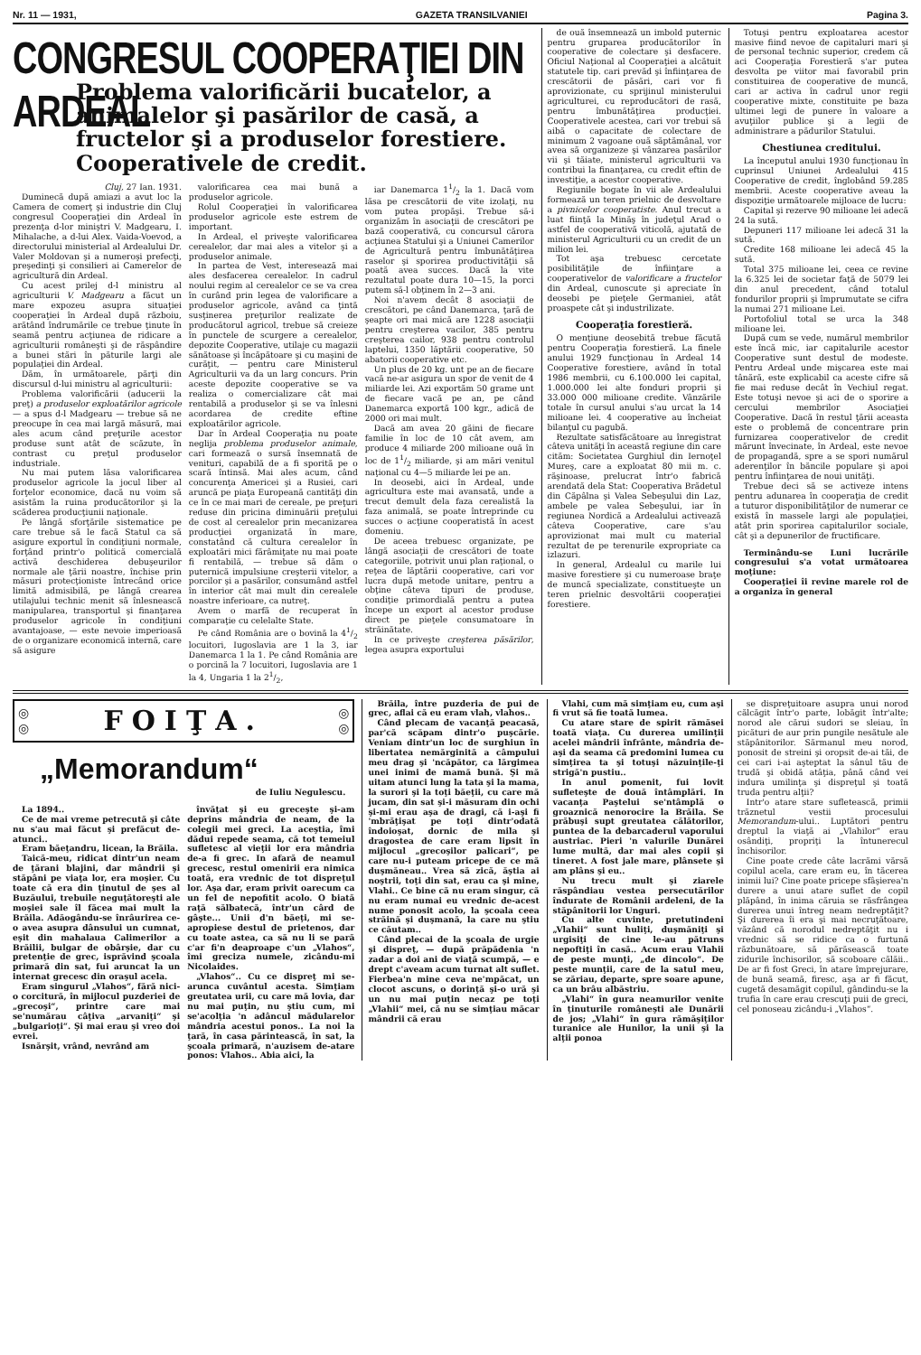Nr. 11 — 1931, GAZETA TRANSILVANIEI Pagina 3.
CONGRESUL COOPERAŢIEI DIN ARDEAL
Problema valorificării bucatelor, a animalelor şi pasărilor de casă, a fructelor şi a produselor forestiere. Cooperativele de credit.
Cluj, 27 Ian. 1931.
Duminecă după amiazi a avut loc la Camera de comerţ şi industrie din Cluj congresul Cooperaţiei din Ardeal în prezenţa d-lor miniştri V. Madgearu, I. Mihalache, a d-lui Alex. Vaida-Voevod, a directorului ministerial al Ardealului Dr. Valer Moldovan şi a numeroşi prefecţi, preşedinţi şi consilieri ai Camerelor de agricultură din Ardeal.
Cu acest prilej d-l ministru al agriculturii V. Madgearu a făcut un mare expozeu asupra situaţiei cooperaţiei în Ardeal după războiu, arătând îndrumările ce trebue ţinute în seamă pentru acţiunea de ridicare a agriculturii româneşti şi de răspândire a bunei stări în păturile largi ale populaţiei din Ardeal.
Dăm, în următoarele, părţi din discursul d-lui ministru al agriculturii:
Problema valorificării (aducerii la preţ) a produselor exploatărilor agricole — a spus d-l Madgearu — trebue să ne preocupe în cea mai largă măsură, mai ales acum când preţurile acestor produse sunt atât de scăzute, în contrast cu preţul produselor industriale.
Nu mai putem lăsa valorificarea produselor agricole la jocul liber al forţelor economice, dacă nu voim să asistăm la ruina producătorilor şi la scăderea producţiunii naţionale.
Pe lângă sforţările sistematice pe care trebue să le facă Statul ca să asigure exportul în condiţiuni normale, forţând printr'o politică comercială activă deschiderea debuşeurilor normale ale ţării noastre, închise prin măsuri protecţioniste întrecând orice limită admisibilă, pe lângă crearea utilajului technic menit să înlesnească manipularea, transportul şi finanţarea produselor agricole în condiţiuni avantajoase, — este nevoie imperioasă de o organizare economică internă, care să asigure
valorificarea cea mai bună a produselor agricole.
Rolul Cooperaţiei în valorificarea produselor agricole este estrem de important.
In Ardeal, el priveşte valorificarea cerealelor, dar mai ales a vitelor şi a produselor animale.
In partea de Vest, interesează mai ales desfacerea cerealelor. In cadrul noului regim al cerealelor ce se va crea în curând prin legea de valorificare a produselor agricole, având ca ţintă susţinerea preţurilor realizate de producătorul agricol, trebue să creieze în punctele de scurgere a cerealelor, depozite Cooperative, utilaje cu magazii sănătoase şi încăpătoare şi cu maşini de curăţit, — pentru care Ministerul Agriculturii va da un larg concurs. Prin aceste depozite cooperative se va realiza o comercializare cât mai rentabilă a produselor şi se va înlesni acordarea de credite eftine exploatărilor agricole.
Dar în Ardeal Cooperaţia nu poate neglija problema produselor animale, cari formează o sursă însemnată de venituri, capabilă de a fi sporită pe o scară întinsă. Mai ales acum, când concurenţa Americei şi a Rusiei, cari aruncă pe piaţa Europeană cantităţi din ce în ce mai mari de cereale, pe preţuri reduse din pricina diminuării preţului de cost al cerealelor prin mecanizarea producţiei organizată în mare, constatând că cultura cerealelor în exploatări mici fărâmiţate nu mai poate fi rentabilă, — trebue să dăm o puternică impulsiune creşterii vitelor, a porcilor şi a pasărilor, consumând astfel în interior cât mai mult din cerealele noastre inferioare, ca nutreţ.
Avem o marfă de recuperat în comparaţie cu celelalte State.
Pe când România are o bovină la 41/2 locuitori, Iugoslavia are 1 la 3, iar Danemarca 1 la 1. Pe când România are o porcină la 7 locuitori, Iugoslavia are 1 la 4, Ungaria 1 la 21/2,
iar Danemarca 11/2 la 1. Dacă vom lăsa pe crescătorii de vite izolaţi, nu vom putea propăşi. Trebue să-i organizăm în asociaţii de crescători pe bază cooperativă, cu concursul cărora acţiunea Statului şi a Uniunei Camerilor de Agricultură pentru îmbunătăţirea raselor şi sporirea productivităţii să poată avea succes. Dacă la vite rezultatul poate dura 10—15, la porci putem să-l obţinem în 2—3 ani.
Noi n'avem decât 8 asociaţii de crescători, pe când Danemarca, ţară de şeapte ori mai mică are 1228 asociaţii pentru creşterea vacilor, 385 pentru creşterea cailor, 938 pentru controlul laptelui, 1350 lăptării cooperative, 50 abatorii cooperative etc.
Un plus de 20 kg. unt pe an de fiecare vacă ne-ar asigura un spor de venit de 4 miliarde lei. Azi exportăm 50 grame unt de fiecare vacă pe an, pe când Danemarca exportă 100 kgr., adică de 2000 ori mai mult.
Dacă am avea 20 găini de fiecare familie în loc de 10 cât avem, am produce 4 miliarde 200 milioane ouă în loc de 11/2 miliarde, şi am mări venitul naţional cu 4—5 miliarde lei pe an.
In deosebi, aici în Ardeal, unde agricultura este mai avansată, unde a trecut demult dela faza cerealistă la faza animală, se poate întreprinde cu succes o acţiune cooperatistă în acest domeniu.
De aceea trebuesc organizate, pe lângă asociaţii de crescători de toate categoriile, potrivit unui plan raţional, o reţea de lăptării cooperative, cari vor lucra după metode unitare, pentru a obţine câteva tipuri de produse, condiţie primordială pentru a putea începe un export al acestor produse direct pe pieţele consumatoare în străinătate.
In ce priveşte creşterea păsărilor, legea asupra exportului
de ouă însemnează un imbold puternic pentru gruparea producătorilor în cooperative de colectare şi desfacere. Oficiul Naţional al Cooperaţiei a alcătuit statutele tip. cari prevăd şi înfiinţarea de crescătorii de păsări, cari vor fi aprovizionate, cu sprijinul ministerului agriculturei, cu reproducători de rasă, pentru îmbunătăţirea producţiei. Cooperativele acestea, cari vor trebui să aibă o capacitate de colectare de minimum 2 vagoane ouă săptămânal, vor avea să organizeze şi vânzarea pasărilor vii şi tăiate, ministerul agriculturii va contribui la finanţarea, cu credit eftin de investiţie, a acestor cooperative.
Regiunile bogate în vii ale Ardealului formează un teren prielnic de desvoltare a pivnicelor cooperatiste. Anul trecut a luat fiinţă la Minăş în judeţul Arad o astfel de cooperativă viticolă, ajutată de ministerul Agriculturii cu un credit de un milion lei.
Tot aşa trebuesc cercetate posibilităţile de înfiinţare a cooperativelor de valorificare a fructelor din Ardeal, cunoscute şi apreciate în deosebi pe pieţele Germaniei, atât proaspete cât şi industrilizate.
Cooperaţia forestieră.
O menţiune deosebită trebue făcută pentru Cooperaţia forestieră. La finele anului 1929 funcţionau în Ardeal 14 Cooperative forestiere, având în total 1986 membrii, cu 6.100.000 lei capital, 1.000.000 lei alte fonduri proprii şi 33.000 000 milioane credite. Vânzările totale în cursul anului s'au urcat la 14 milioane lei. 4 cooperative au încheiat bilanţul cu pagubă.
Rezultate satisfăcătoare au înregistrat câteva unităţi în această regiune din care cităm: Societatea Gurghiul din Iernoţel Mureş, care a exploatat 80 mii m. c. răşinoase, prelucrat într'o fabrică arendată dela Stat: Cooperativa Brădetul din Căpâlna şi Valea Sebeşului din Laz, ambele pe valea Sebeşului, iar în regiunea Nordică a Ardealului activează câteva Cooperative, care s'au aprovizionat mai mult cu material rezultat de pe terenurile expropriate ca izlazuri.
In general, Ardealul cu marile lui masive forestiere şi cu numeroase braţe de muncă specializate, constitueşte un teren prielnic desvoltării cooperaţiei forestiere.
Totuşi pentru exploatarea acestor masive fiind nevoe de capitaluri mari şi de personal technic superior, credem că aci Cooperaţia Forestieră s'ar putea desvolta pe viitor mai favorabil prin constituirea de cooperative de muncă, cari ar activa în cadrul unor regii cooperative mixte, constituite pe baza ultimei legi de punere în valoare a avuţiilor publice şi a legii de administrare a pădurilor Statului.
Chestiunea creditului.
La începutul anului 1930 funcţionau în cuprinsul Uniunei Ardealului 415 Cooperative de credit, înglobând 59.285 membrii. Aceste cooperative aveau la dispoziţie următoarele mijloace de lucru:
Capital şi rezerve 90 milioane lei adecă 24 la sută.
Depuneri 117 milioane lei adecă 31 la sută.
Credite 168 milioane lei adecă 45 la sută.
Total 375 milioane lei, ceea ce revine la 6.325 lei de societar faţă de 5079 lei din anul precedent, când totalul fondurilor proprii şi împrumutate se cifra la numai 271 milioane Lei.
Portofoliul total se urca la 348 milioane lei.
După cum se vede, numărul membrilor este încă mic, iar capitalurile acestor Cooperative sunt destul de modeste. Pentru Ardeal unde mişcarea este mai tânără, este explicabil ca aceste cifre să fie mai reduse decât în Vechiul regat. Este totuşi nevoe şi aci de o sporire a cercului membrilor Asociaţiei Cooperative. Dacă în restul ţării aceasta este o problemă de concentrare prin furnizarea cooperativelor de credit mărunt învecinate, în Ardeal, este nevoe de propagandă, spre a se spori numărul aderenţilor în băncile populare şi apoi pentru înfiinţarea de noui unităţi.
Trebue deci să se activeze intens pentru adunarea în cooperaţia de credit a tuturor disponibilităţilor de numerar ce există în massele largi ale populaţiei, atât prin sporirea capitalurilor sociale, cât şi a depunerilor de fructificare.
Terminându-se Luni lucrările congresului s'a votat următoarea moţiune:
Cooperaţiei îi revine marele rol de a organiza în general
◎
◎ FOIŢA. ◎
◎
„Memorandum“
de Iuliu Negulescu.
La 1894..
Ce de mai vreme petrecută şi câte nu s'au mai făcut şi prefăcut de-atunci..
Eram băeţandru, licean, la Brăila.
Taică-meu, ridicat dintr'un neam de ţărani blajini, dar mândrii şi stăpâni pe viaţa lor, era moşier. Cu toate că era din ţinutul de şes al Buzăului, trebuile neguţătoreşti ale moşiei sale îl făcea mai mult la Brăila. Adăogându-se înrâurirea ce-o avea asupra dânsului un cumnat, eşit din mahalaua Calimerilor a Brăilii, bulgar de obârşie, dar cu pretenţie de grec, isprăvind şcoala primară din sat, fui aruncat la un internat grecesc din oraşul acela.
Eram singurul „Vlahos“, fără nici-o corcitură, în mijlocul puzderiei de „grecoşi“, printre care mai se'numărau câţiva „arvaniţi“ şi „bulgarioţi“. Şi mai erau şi vreo doi evrei.
Isnărşit, vrând, nevrând am
învăţat şi eu greceşte şi-am deprins mândria de neam, de la colegii mei greci. La aceştia, îmi dădui repede seama, că tot temeiul sufletesc al vieţii lor era mândria de-a fi grec. In afară de neamul grecesc, restul omenirii era nimica toată, era vrednic de tot dispreţul lor. Aşa dar, eram privit oarecum ca un fel de nepofitit acolo. O biată raţă sălbatecă, într'un cârd de gâşte... Unii d'n băeţi, mi se-apropiese destul de prietenos, dar cu toate astea, ca să nu li se pară c'ar fi'n deaproape c'un „Vlahos“, îmi greciza numele, zicându-mi Nicolaides.
„Vlahos“.. Cu ce dispreţ mi se-arunca cuvântul acesta. Simţiam greutatea urii, cu care mă lovia, dar nu mai puţin, nu ştiu cum, mi se'acolţia 'n adâncul mădularelor mândria acestui ponos.. La noi la ţară, în casa părintească, în sat, la şcoala primară, n'auzisem de-atare ponos: Vlahos.. Abia aici, la
Brăila, între puzderia de pui de grec, aflai că eu eram vlah, vlahos..
Când plecam de vacanţă peacasă, par'că scăpam dintr'o puşcărie. Veniam dintr'un loc de surghiun în libertatea nemărginită a câmpului meu drag şi 'ncăpător, ca lărgimea unei inimi de mamă bună. Şi mă uitam atunci lung la tata şi la mama, la surori şi la toţi băeţii, cu care mă jucam, din sat şi-i măsuram din ochi şi-mi erau aşa de dragi, că i-aşi fi 'mbrăţişat pe toţi dintr'odată îndoioşat, dornic de mila şi dragostea de care eram lipsit în mijlocul „grecoşilor palicari“, pe care nu-i puteam pricepe de ce mă duşmăneau.. Vrea să zică, ăştia ai noştrii, toţi din sat, erau ca şi mine, Vlahi.. Ce bine că nu eram singur, că nu eram numai eu vrednic de-acest nume ponosit acolo, la şcoala ceea străină şi duşmană, la care nu ştiu ce căutam..
Când plecai de la şcoala de urgie şi dispreţ, — după prăpădenia 'n zadar a doi ani de viaţă scumpă, — e drept c'aveam acum turnat alt suflet. Fierbea'n mine ceva ne'mpăcat, un clocot ascuns, o dorinţă şi-o ură şi un nu mai puţin necaz pe toţi „Vlahii“ mei, că nu se simţiau măcar mândrii că erau
Vlahi, cum mă simţiam eu, cum aşi fi vrut să fie toată lumea.
Cu atare stare de spirit rămăsei toată viaţa. Cu durerea umilinţii acelei mândrii înfrânte, mândria de-aşi da seama că predomini lumea cu simţirea ta şi totuşi năzuinţile-ţi strigă'n pustiu..
In anul pomenit, fui lovit sufleteşte de două întâmplări. In vacanţa Paştelui se'ntâmplă o groaznică nenorocire la Brăila. Se prăbuşi supt greutatea călătorilor, puntea de la debarcaderul vaporului austriac. Pieri 'n valurile Dunărei lume multă, dar mai ales copii şi tineret. A fost jale mare, plânsete şi am plâns şi eu..
Nu trecu mult şi ziarele răspândiau vestea persecutărilor îndurate de Românii ardeleni, de la stăpânitorii lor Unguri.
Cu alte cuvinte, pretutindeni „Vlahii“ sunt huliţi, duşmăniţi şi urgisiţi de cine le-au pătruns nepoftiţi în casă.. Acum erau Vlahii de peste munţi, „de dincolo“. De peste munţii, care de la satul meu, se zăriau, departe, spre soare apune, ca un brâu albăstriu.
„Vlahi“ în gura neamurilor venite în ţinuturile româneşti ale Dunării de jos; „Vlahi“ în gura rămăşiţilor turanice ale Hunilor, la unii şi la alţii ponoa
se dispreţuitoare asupra unui norod călcăgit într'o parte, lobăgit într'alte; norod ale cărui sudori se sleiau, în picături de aur prin pungile nesătule ale stăpânitorilor. Sărmanul meu norod, ponosit de streini şi oropsit de-ai tăi, de cei cari i-ai aşteptat la sânul tău de trudă şi obidă atâţia, până când vei indura umilinţa şi dispreţul şi toată truda pentru alţii?
Intr'o atare stare sufletească, primii trăznetul vestii procesului Memorandum-ului.. Luptători pentru dreptul la viaţă ai „Vlahilor“ erau osândiţi, propriţi la întunerecul închisorilor.
Cine poate crede câte lacrămi vărsă copilul acela, care eram eu, în tăcerea inimii lui? Cine poate pricepe sfâşierea'n durere a unui atare suflet de copil plăpând, în inima căruia se răsfrângea durerea unui întreg neam nedreptăţit? Şi durerea îi era şi mai necruţătoare, văzând că norodul nedreptăţit nu i vrednic să se ridice ca o furtună răzbunătoare, să părăsească toate zidurile închisorilor, să scoboare călăii.. De ar fi fost Greci, în atare împrejurare, de bună seamă, firesc, aşa ar fi făcut, cugetă desamăgit copilul, gândindu-se la trufia în care erau crescuţi puii de greci, cel ponoseau zicându-i „Vlahos“.